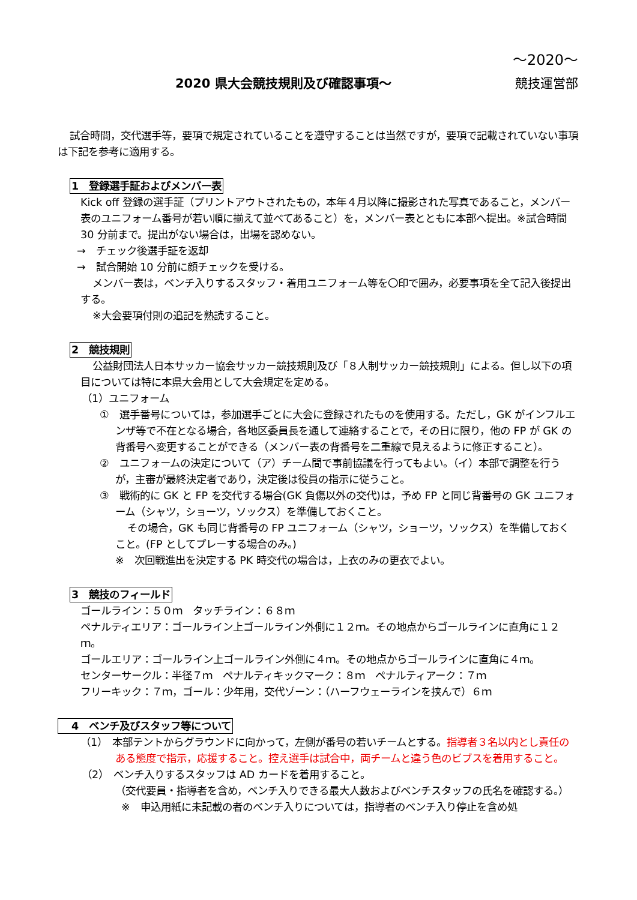～2020～
2020 県大会競技規則及び確認事項～ 競技運営部
試合時間，交代選手等，要項で規定されていることを遵守することは当然ですが，要項で記載されていない事項は下記を参考に適用する。
1　登録選手証およびメンバー表
Kick off 登録の選手証（プリントアウトされたもの，本年４月以降に撮影された写真であること，メンバー表のユニフォーム番号が若い順に揃えて並べてあること）を，メンバー表とともに本部へ提出。※試合時間 30 分前まで。提出がない場合は，出場を認めない。
→　チェック後選手証を返却
→　試合開始 10 分前に顔チェックを受ける。
メンバー表は，ベンチ入りするスタッフ・着用ユニフォーム等を〇印で囲み，必要事項を全て記入後提出する。
※大会要項付則の追記を熟読すること。
2　競技規則
公益財団法人日本サッカー協会サッカー競技規則及び「８人制サッカー競技規則」による。但し以下の項目については特に本県大会用として大会規定を定める。
（1）ユニフォーム
①　選手番号については，参加選手ごとに大会に登録されたものを使用する。ただし，GK がインフルエンザ等で不在となる場合，各地区委員長を通して連絡することで，その日に限り，他の FP が GK の背番号へ変更することができる（メンバー表の背番号を二重線で見えるように修正すること）。
②　ユニフォームの決定について（ア）チーム間で事前協議を行ってもよい。（イ）本部で調整を行うが，主審が最終決定者であり，決定後は役員の指示に従うこと。
③　戦術的に GK と FP を交代する場合(GK 負傷以外の交代)は，予め FP と同じ背番号の GK ユニフォーム（シャツ，ショーツ，ソックス）を準備しておくこと。
その場合，GK も同じ背番号の FP ユニフォーム（シャツ，ショーツ，ソックス）を準備しておくこと。(FP としてプレーする場合のみ。)
※　次回戦進出を決定する PK 時交代の場合は，上衣のみの更衣でよい。
3　競技のフィールド
ゴールライン：５０ｍ　タッチライン：６８ｍ
ペナルティエリア：ゴールライン上ゴールライン外側に１２ｍ。その地点からゴールラインに直角に１２ｍ。
ゴールエリア：ゴールライン上ゴールライン外側に４ｍ。その地点からゴールラインに直角に４ｍ。
センターサークル：半径７ｍ　ペナルティキックマーク：８ｍ　ペナルティアーク：７ｍ
フリーキック：７ｍ，ゴール：少年用，交代ゾーン：（ハーフウェーラインを挟んで）６ｍ
4　ベンチ及びスタッフ等について
（1）　本部テントからグラウンドに向かって，左側が番号の若いチームとする。指導者３名以内とし責任のある態度で指示，応援すること。控え選手は試合中，両チームと違う色のビブスを着用すること。
（2）　ベンチ入りするスタッフは AD カードを着用すること。
（交代要員・指導者を含め，ベンチ入りできる最大人数およびベンチスタッフの氏名を確認する。）
※　申込用紙に未記載の者のベンチ入りについては，指導者のベンチ入り停止を含め処